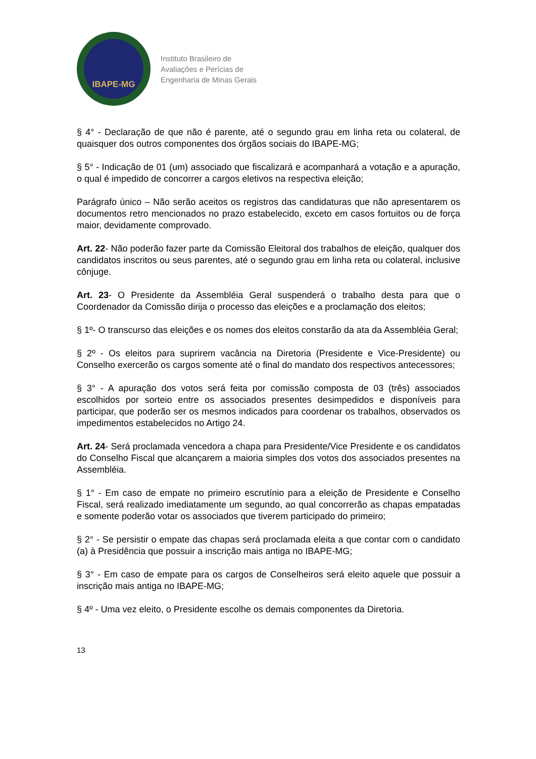IBAPE-MG
Instituto Brasileiro de
Avaliações e Perícias de
Engenharia de Minas Gerais
§ 4° - Declaração de que não é parente, até o segundo grau em linha reta ou colateral, de quaisquer dos outros componentes dos órgãos sociais do IBAPE-MG;
§ 5° - Indicação de 01 (um) associado que fiscalizará e acompanhará a votação e a apuração, o qual é impedido de concorrer a cargos eletivos na respectiva eleição;
Parágrafo único – Não serão aceitos os registros das candidaturas que não apresentarem os documentos retro mencionados no prazo estabelecido, exceto em casos fortuitos ou de força maior, devidamente comprovado.
Art. 22- Não poderão fazer parte da Comissão Eleitoral dos trabalhos de eleição, qualquer dos candidatos inscritos ou seus parentes, até o segundo grau em linha reta ou colateral, inclusive cônjuge.
Art. 23- O Presidente da Assembléia Geral suspenderá o trabalho desta para que o Coordenador da Comissão dirija o processo das eleições e a proclamação dos eleitos;
§ 1º- O transcurso das eleições e os nomes dos eleitos constarão da ata da Assembléia Geral;
§ 2º - Os eleitos para suprirem vacância na Diretoria (Presidente e Vice-Presidente) ou Conselho exercerão os cargos somente até o final do mandato dos respectivos antecessores;
§ 3° - A apuração dos votos será feita por comissão composta de 03 (três) associados escolhidos por sorteio entre os associados presentes desimpedidos e disponíveis para participar, que poderão ser os mesmos indicados para coordenar os trabalhos, observados os impedimentos estabelecidos no Artigo 24.
Art. 24- Será proclamada vencedora a chapa para Presidente/Vice Presidente e os candidatos do Conselho Fiscal que alcançarem a maioria simples dos votos dos associados presentes na Assembléia.
§ 1° - Em caso de empate no primeiro escrutínio para a eleição de Presidente e Conselho Fiscal, será realizado imediatamente um segundo, ao qual concorrerão as chapas empatadas e somente poderão votar os associados que tiverem participado do primeiro;
§ 2° - Se persistir o empate das chapas será proclamada eleita a que contar com o candidato (a) à Presidência que possuir a inscrição mais antiga no IBAPE-MG;
§ 3° - Em caso de empate para os cargos de Conselheiros será eleito aquele que possuir a inscrição mais antiga no IBAPE-MG;
§ 4º - Uma vez eleito, o Presidente escolhe os demais componentes da Diretoria.
13